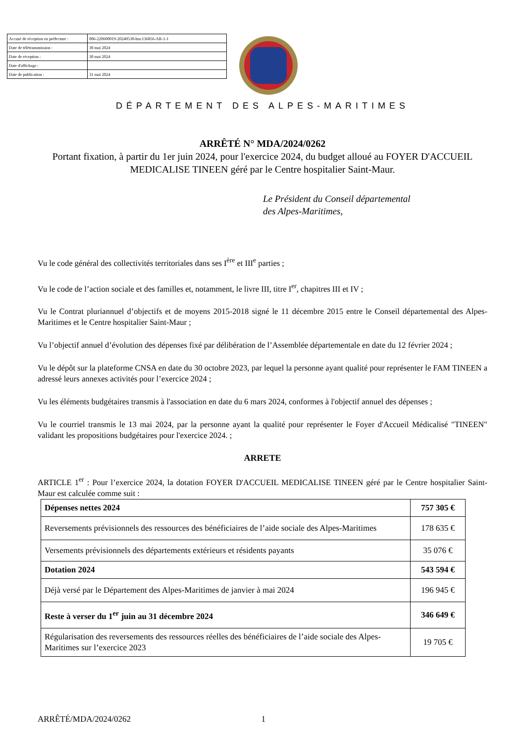| Accusé de réception en préfecture : | 006-220600019-20240530-lmc136856-AR-1-1 |
| Date de télétransmission : | 30 mai 2024 |
| Date de réception : | 30 mai 2024 |
| Date d'affichage : | |
| Date de publication : | 31 mai 2024 |
DÉPARTEMENT DES ALPES-MARITIMES
ARRÊTÉ N° MDA/2024/0262
Portant fixation, à partir du 1er juin 2024, pour l'exercice 2024, du budget alloué au FOYER D'ACCUEIL MEDICALISE TINEEN géré par le Centre hospitalier Saint-Maur.
Le Président du Conseil départemental
des Alpes-Maritimes,
Vu le code général des collectivités territoriales dans ses I<sup>ère</sup> et III<sup>e</sup> parties ;
Vu le code de l’action sociale et des familles et, notamment, le livre III, titre I<sup>er</sup>, chapitres III et IV ;
Vu le Contrat pluriannuel d’objectifs et de moyens 2015-2018 signé le 11 décembre 2015 entre le Conseil départemental des Alpes-Maritimes et le Centre hospitalier Saint-Maur ;
Vu l’objectif annuel d’évolution des dépenses fixé par délibération de l’Assemblée départementale en date du 12 février 2024 ;
Vu le dépôt sur la plateforme CNSA en date du 30 octobre 2023, par lequel la personne ayant qualité pour représenter le FAM TINEEN a adressé leurs annexes activités pour l’exercice 2024 ;
Vu les éléments budgétaires transmis à l'association en date du 6 mars 2024, conformes à l'objectif annuel des dépenses ;
Vu le courriel transmis le 13 mai 2024, par la personne ayant la qualité pour représenter le Foyer d'Accueil Médicalisé "TINEEN" validant les propositions budgétaires pour l'exercice 2024. ;
ARRETE
ARTICLE 1<sup>er</sup> : Pour l’exercice 2024, la dotation FOYER D'ACCUEIL MEDICALISE TINEEN géré par le Centre hospitalier Saint-Maur est calculée comme suit :
| Dépenses nettes 2024 | 757 305 € |
| Reversements prévisionnels des ressources des bénéficiaires de l’aide sociale des Alpes-Maritimes | 178 635 € |
| Versements prévisionnels des départements extérieurs et résidents payants | 35 076 € |
| Dotation 2024 | 543 594 € |
| Déjà versé par le Département des Alpes-Maritimes de janvier à mai 2024 | 196 945 € |
| Reste à verser du 1<sup>er</sup> juin au 31 décembre 2024 | 346 649 € |
| Régularisation des reversements des ressources réelles des bénéficiaires de l’aide sociale des Alpes-Maritimes sur l’exercice 2023 | 19 705 € |
ARRÊTÉ/MDA/2024/0262 1